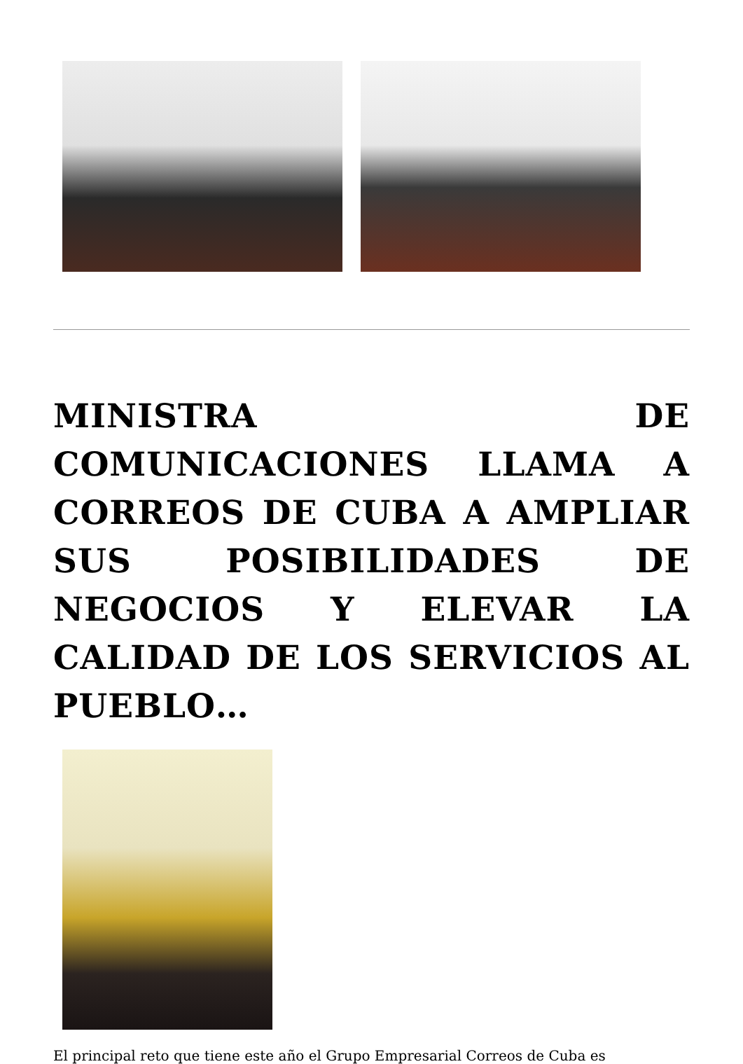MINISTRA DE COMUNICACIONES LLAMA A CORREOS DE CUBA A AMPLIAR SUS POSIBILIDADES DE NEGOCIOS Y ELEVAR LA CALIDAD DE LOS SERVICIOS AL PUEBLO…
El principal reto que tiene este año el Grupo Empresarial Correos de Cuba es